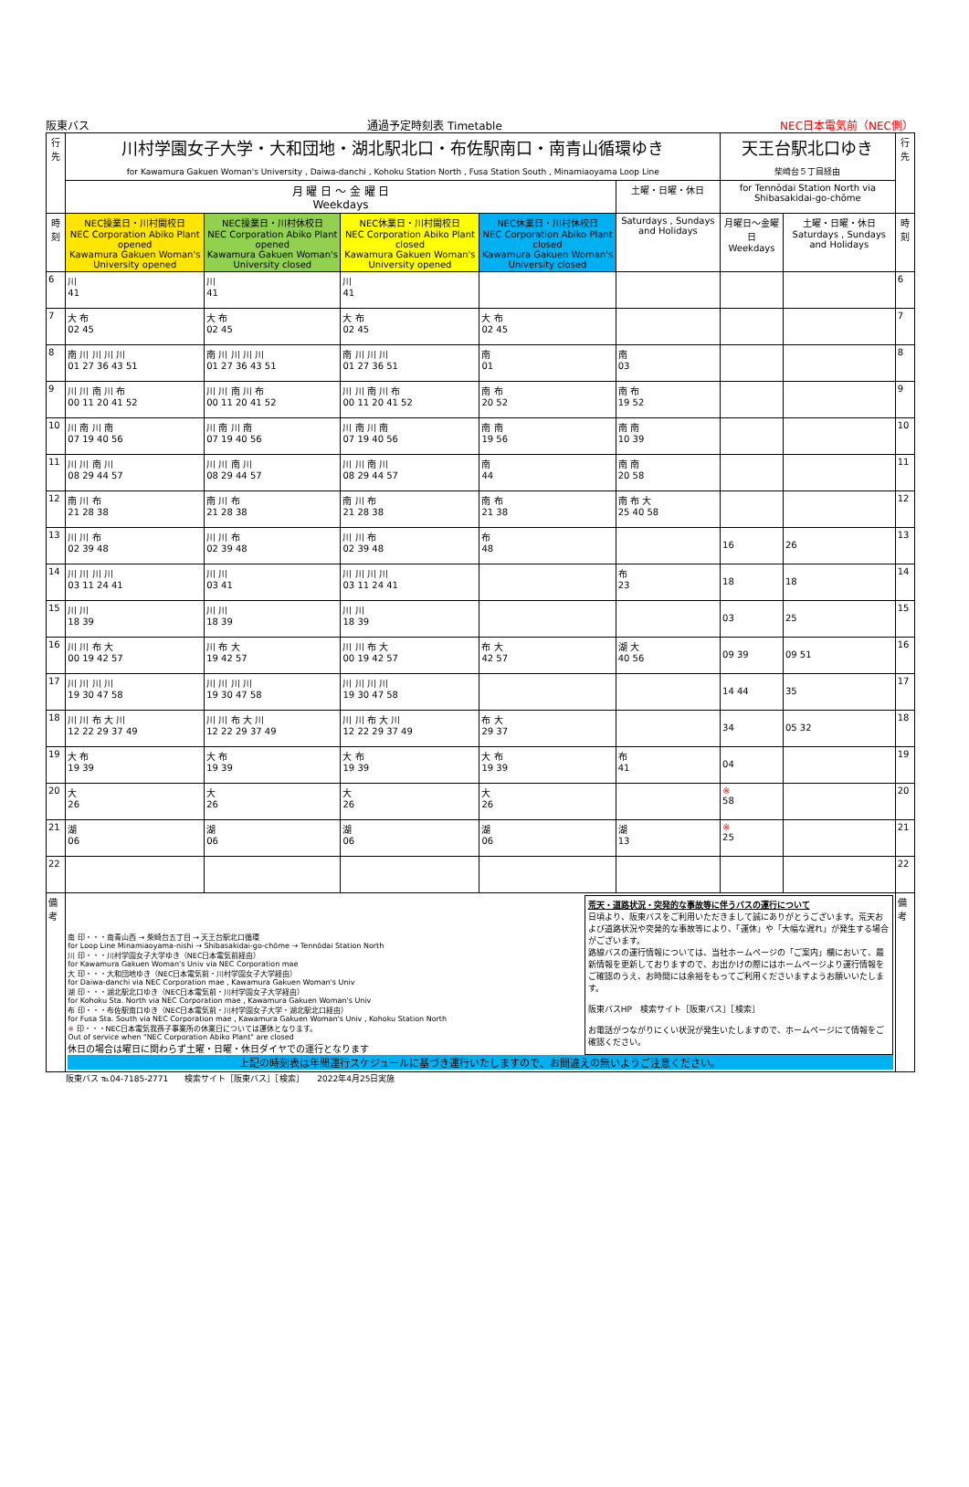阪東バス 通過予定時刻表 Timetable NEC日本電気前（NEC側）
| 行先 | 川村学園女子大学・大和団地・湖北駅北口・布佐駅南口・南青山循環ゆき for Kawamura Gakuen Woman's University , Daiwa-danchi , Kohoku Station North , Fusa Station South , Minamiaoyama Loop Line | | | | | 天王台駅北口ゆき 柴崎台５丁目経由 | | 行先 |
| --- | --- | --- | --- | --- | --- | --- | --- | --- |
| | 月 曜 日 〜 金 曜 日 Weekdays | | | | 土曜・日曜・休日 | for Tennōdai Station North via Shibasakidai-go-chōme | | |
| 時刻 | NEC操業日・川村開校日 NEC Corporation Abiko Plant opened Kawamura Gakuen Woman's University opened | NEC操業日・川村休校日 NEC Corporation Abiko Plant opened Kawamura Gakuen Woman's University closed | NEC休業日・川村開校日 NEC Corporation Abiko Plant closed Kawamura Gakuen Woman's University opened | NEC休業日・川村休校日 NEC Corporation Abiko Plant closed Kawamura Gakuen Woman's University closed | Saturdays , Sundays and Holidays | 月曜日〜金曜日 Weekdays | 土曜・日曜・休日 Saturdays , Sundays and Holidays | 時刻 |
| 6 | 川 41 | 川 41 | 川 41 | | | | | 6 |
| 7 | 大 布 02 45 | 大 布 02 45 | 大 布 02 45 | 大 布 02 45 | | | | 7 |
| 8 | 南 川 川 川 川 01 27 36 43 51 | 南 川 川 川 川 01 27 36 43 51 | 南 川 川 川 01 27 36 51 | 南 01 | 南 03 | | | 8 |
| 9 | 川 川 南 川 布 00 11 20 41 52 | 川 川 南 川 布 00 11 20 41 52 | 川 川 南 川 布 00 11 20 41 52 | 南 布 20 52 | 南 布 19 52 | | | 9 |
| 10 | 川 南 川 南 07 19 40 56 | 川 南 川 南 07 19 40 56 | 川 南 川 南 07 19 40 56 | 南 南 19 56 | 南 南 10 39 | | | 10 |
| 11 | 川 川 南 川 08 29 44 57 | 川 川 南 川 08 29 44 57 | 川 川 南 川 08 29 44 57 | 南 44 | 南 南 20 58 | | | 11 |
| 12 | 南 川 布 21 28 38 | 南 川 布 21 28 38 | 南 川 布 21 28 38 | 南 布 21 38 | 南 布 大 25 40 58 | | | 12 |
| 13 | 川 川 布 02 39 48 | 川 川 布 02 39 48 | 川 川 布 02 39 48 | 布 48 | | 16 | 26 | 13 |
| 14 | 川 川 川 川 03 11 24 41 | 川 川 03 41 | 川 川 川 川 03 11 24 41 | | 布 23 | 18 | 18 | 14 |
| 15 | 川 川 18 39 | 川 川 18 39 | 川 川 18 39 | | | 03 | 25 | 15 |
| 16 | 川 川 布 大 00 19 42 57 | 川 布 大 19 42 57 | 川 川 布 大 00 19 42 57 | 布 大 42 57 | 湖 大 40 56 | 09 39 | 09 51 | 16 |
| 17 | 川 川 川 川 19 30 47 58 | 川 川 川 川 19 30 47 58 | 川 川 川 川 19 30 47 58 | | | 14 44 | 35 | 17 |
| 18 | 川 川 布 大 川 12 22 29 37 49 | 川 川 布 大 川 12 22 29 37 49 | 川 川 布 大 川 12 22 29 37 49 | 布 大 29 37 | | 34 | 05 32 | 18 |
| 19 | 大 布 19 39 | 大 布 19 39 | 大 布 19 39 | 大 布 19 39 | 布 41 | 04 | | 19 |
| 20 | 大 26 | 大 26 | 大 26 | 大 26 | | ※ 58 | | 20 |
| 21 | 湖 06 | 湖 06 | 湖 06 | 湖 06 | 湖 13 | ※ 25 | | 21 |
| 22 | | | | | | | | 22 |
| 備考 | 南 印・・・南青山西 → 柴崎台五丁目 → 天王台駅北口循環 for Loop Line Minamiaoyama-nishi → Shibasakidai-go-chōme → Tennōdai Station North 川 印・・・川村学園女子大学ゆき（NEC日本電気前経由） for Kawamura Gakuen Woman's Univ via NEC Corporation mae 大 印・・・大和団地ゆき（NEC日本電気前・川村学園女子大学経由） for Daiwa-danchi via NEC Corporation mae , Kawamura Gakuen Woman's Univ 湖 印・・・湖北駅北口ゆき（NEC日本電気前・川村学園女子大学経由） for Kohoku Sta. North via NEC Corporation mae , Kawamura Gakuen Woman's Univ 布 印・・・布佐駅南口ゆき（NEC日本電気前・川村学園女子大学・湖北駅北口経由） for Fusa Sta. South via NEC Corporation mae , Kawamura Gakuen Woman's Univ , Kohoku Station North ※ 印・・・NEC日本電気我孫子事業所の休業日については運休となります。 Out of service when "NEC Corporation Abiko Plant" are closed 休日の場合は曜日に関わらず土曜・日曜・休日ダイヤでの運行となります 荒天・道路状況・突発的な事故等に伴うバスの運行について 日頃より、阪東バスをご利用いただきまして誠にありがとうございます。荒天および道路状況や突発的な事故等により、「運休」や「大幅な遅れ」が発生する場合がございます。 路線バスの運行情報については、当社ホームページの「ご案内」欄において、最新情報を更新しておりますので、お出かけの際にはホームページより運行情報をご確認のうえ、お時間には余裕をもってご利用くださいますようお願いいたします。 阪東バスHP 検索サイト［阪東バス］［検索］ お電話がつながりにくい状況が発生いたしますので、ホームページにて情報をご確認ください。 上記の時刻表は年間運行スケジュールに基づき運行いたしますので、お間違えの無いようご注意ください。 | | | | | | | 備考 |
阪東バス ℡04-7185-2771　　検索サイト［阪東バス］［検索］　　2022年4月25日実施